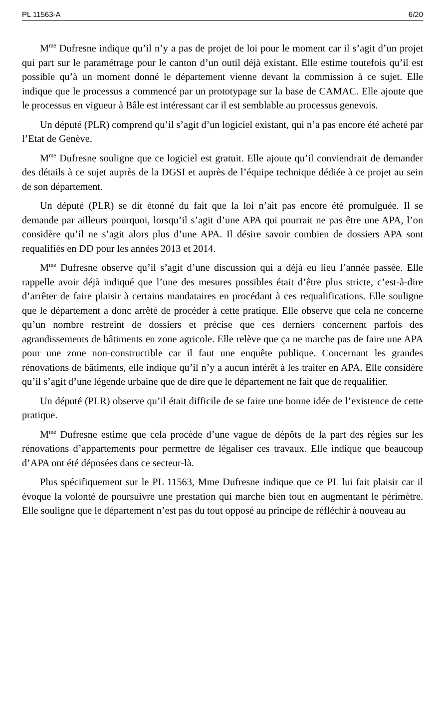PL 11563-A 6/20
M<sup>me</sup> Dufresne indique qu’il n’y a pas de projet de loi pour le moment car il s’agit d’un projet qui part sur le paramétrage pour le canton d’un outil déjà existant. Elle estime toutefois qu’il est possible qu’à un moment donné le département vienne devant la commission à ce sujet. Elle indique que le processus a commencé par un prototypage sur la base de CAMAC. Elle ajoute que le processus en vigueur à Bâle est intéressant car il est semblable au processus genevois.
Un député (PLR) comprend qu’il s’agit d’un logiciel existant, qui n’a pas encore été acheté par l’Etat de Genève.
M<sup>me</sup> Dufresne souligne que ce logiciel est gratuit. Elle ajoute qu’il conviendrait de demander des détails à ce sujet auprès de la DGSI et auprès de l’équipe technique dédiée à ce projet au sein de son département.
Un député (PLR) se dit étonné du fait que la loi n’ait pas encore été promulguée. Il se demande par ailleurs pourquoi, lorsqu’il s’agit d’une APA qui pourrait ne pas être une APA, l’on considère qu’il ne s’agit alors plus d’une APA. Il désire savoir combien de dossiers APA sont requalifiés en DD pour les années 2013 et 2014.
M<sup>me</sup> Dufresne observe qu’il s’agit d’une discussion qui a déjà eu lieu l’année passée. Elle rappelle avoir déjà indiqué que l’une des mesures possibles était d’être plus stricte, c’est-à-dire d’arrêter de faire plaisir à certains mandataires en procédant à ces requalifications. Elle souligne que le département a donc arrêté de procéder à cette pratique. Elle observe que cela ne concerne qu’un nombre restreint de dossiers et précise que ces derniers concernent parfois des agrandissements de bâtiments en zone agricole. Elle relève que ça ne marche pas de faire une APA pour une zone non-constructible car il faut une enquête publique. Concernant les grandes rénovations de bâtiments, elle indique qu’il n’y a aucun intérêt à les traiter en APA. Elle considère qu’il s’agit d’une légende urbaine que de dire que le département ne fait que de requalifier.
Un député (PLR) observe qu’il était difficile de se faire une bonne idée de l’existence de cette pratique.
M<sup>me</sup> Dufresne estime que cela procède d’une vague de dépôts de la part des régies sur les rénovations d’appartements pour permettre de légaliser ces travaux. Elle indique que beaucoup d’APA ont été déposées dans ce secteur-là.
Plus spécifiquement sur le PL 11563, Mme Dufresne indique que ce PL lui fait plaisir car il évoque la volonté de poursuivre une prestation qui marche bien tout en augmentant le périmètre. Elle souligne que le département n’est pas du tout opposé au principe de réfléchir à nouveau au